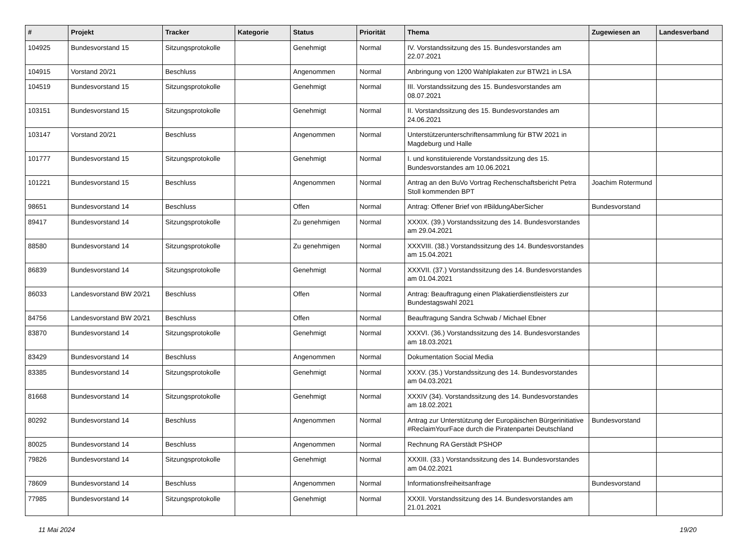| # | Projekt | Tracker | Kategorie | Status | Priorität | Thema | Zugewiesen an | Landesverband |
| --- | --- | --- | --- | --- | --- | --- | --- | --- |
| 104925 | Bundesvorstand 15 | Sitzungsprotokolle | | Genehmigt | Normal | IV. Vorstandssitzung des 15. Bundesvorstandes am 22.07.2021 | | |
| 104915 | Vorstand 20/21 | Beschluss | | Angenommen | Normal | Anbringung von 1200 Wahlplakaten zur BTW21 in LSA | | |
| 104519 | Bundesvorstand 15 | Sitzungsprotokolle | | Genehmigt | Normal | III. Vorstandssitzung des 15. Bundesvorstandes am 08.07.2021 | | |
| 103151 | Bundesvorstand 15 | Sitzungsprotokolle | | Genehmigt | Normal | II. Vorstandssitzung des 15. Bundesvorstandes am 24.06.2021 | | |
| 103147 | Vorstand 20/21 | Beschluss | | Angenommen | Normal | Unterstützerunterschriftensammlung für BTW 2021 in Magdeburg und Halle | | |
| 101777 | Bundesvorstand 15 | Sitzungsprotokolle | | Genehmigt | Normal | I. und konstituierende Vorstandssitzung des 15. Bundesvorstandes am 10.06.2021 | | |
| 101221 | Bundesvorstand 15 | Beschluss | | Angenommen | Normal | Antrag an den BuVo Vortrag Rechenschaftsbericht Petra Stoll kommenden BPT | Joachim Rotermund | |
| 98651 | Bundesvorstand 14 | Beschluss | | Offen | Normal | Antrag: Offener Brief von #BildungAberSicher | Bundesvorstand | |
| 89417 | Bundesvorstand 14 | Sitzungsprotokolle | | Zu genehmigen | Normal | XXXIX. (39.) Vorstandssitzung des 14. Bundesvorstandes am 29.04.2021 | | |
| 88580 | Bundesvorstand 14 | Sitzungsprotokolle | | Zu genehmigen | Normal | XXXVIII. (38.) Vorstandssitzung des 14. Bundesvorstandes am 15.04.2021 | | |
| 86839 | Bundesvorstand 14 | Sitzungsprotokolle | | Genehmigt | Normal | XXXVII. (37.) Vorstandssitzung des 14. Bundesvorstandes am 01.04.2021 | | |
| 86033 | Landesvorstand BW 20/21 | Beschluss | | Offen | Normal | Antrag: Beauftragung einen Plakatierdienstleisters zur Bundestagswahl 2021 | | |
| 84756 | Landesvorstand BW 20/21 | Beschluss | | Offen | Normal | Beauftragung Sandra Schwab / Michael Ebner | | |
| 83870 | Bundesvorstand 14 | Sitzungsprotokolle | | Genehmigt | Normal | XXXVI. (36.) Vorstandssitzung des 14. Bundesvorstandes am 18.03.2021 | | |
| 83429 | Bundesvorstand 14 | Beschluss | | Angenommen | Normal | Dokumentation Social Media | | |
| 83385 | Bundesvorstand 14 | Sitzungsprotokolle | | Genehmigt | Normal | XXXV. (35.) Vorstandssitzung des 14. Bundesvorstandes am 04.03.2021 | | |
| 81668 | Bundesvorstand 14 | Sitzungsprotokolle | | Genehmigt | Normal | XXXIV (34). Vorstandssitzung des 14. Bundesvorstandes am 18.02.2021 | | |
| 80292 | Bundesvorstand 14 | Beschluss | | Angenommen | Normal | Antrag zur Unterstützung der Europäischen Bürgerinitiative #ReclaimYourFace durch die Piratenpartei Deutschland | Bundesvorstand | |
| 80025 | Bundesvorstand 14 | Beschluss | | Angenommen | Normal | Rechnung RA Gerstädt PSHOP | | |
| 79826 | Bundesvorstand 14 | Sitzungsprotokolle | | Genehmigt | Normal | XXXIII. (33.) Vorstandssitzung des 14. Bundesvorstandes am 04.02.2021 | | |
| 78609 | Bundesvorstand 14 | Beschluss | | Angenommen | Normal | Informationsfreiheitsanfrage | Bundesvorstand | |
| 77985 | Bundesvorstand 14 | Sitzungsprotokolle | | Genehmigt | Normal | XXXII. Vorstandssitzung des 14. Bundesvorstandes am 21.01.2021 | | |
11 Mai 2024 19/20